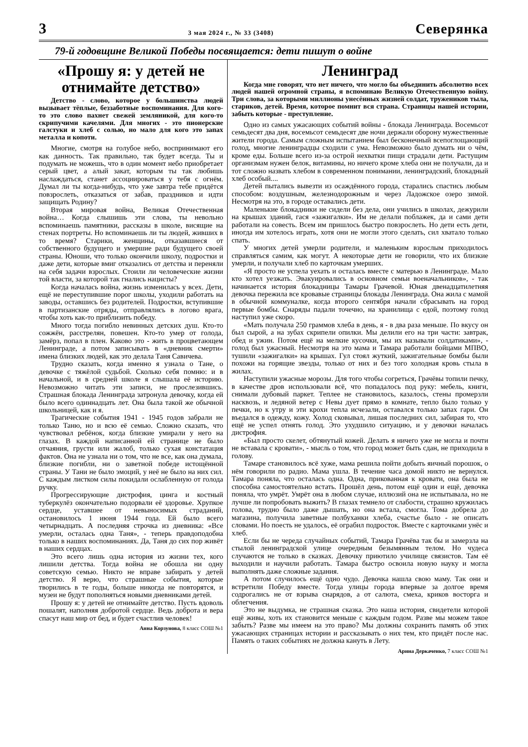3 3 мая 2024 г., № 33 (3408) Северянка
79-й годовщине Великой Победы посвящается: дети пишут о войне
«Прошу я: у детей не отнимайте детство»
Детство - слово, которое у большинства людей вызывает тёплые, беззаботные воспоминания. Для кого-то это слово пахнет свежей земляникой, для кого-то скрипучими качелями. Для многих - это пионерские галстуки и хлеб с солью, но мало для кого это запах металла и копоти.
Многие, смотря на голубое небо, воспринимают его как данность. Так правильно, так будет всегда. Ты и подумать не можешь, что в один момент небо приобретает серый цвет, а алый закат, которым ты так любишь наслаждаться, станет ассоциироваться у тебя с огнём. Думал ли ты когда-нибудь, что уже завтра тебе придётся повзрослеть, отказаться от забав, праздников и идти защищать Родину?
Вторая мировая война, Великая Отечественная война… Когда слышишь эти слова, ты невольно вспоминаешь памятники, рассказы в школе, висящие на стенах портреты. Но вспоминаешь ли ты людей, живших в то время? Старики, женщины, отказавшиеся от собственного будущего и умершие ради будущего своей страны. Юноши, что только окончили школу, подростки и даже дети, которые вмиг отказались от детства и переняли на себя задачи взрослых. Стоили ли человеческие жизни той власти, за которой так гнались нацисты?
Когда началась война, жизнь изменилась у всех. Дети, ещё не переступившие порог школы, уходили работать на заводы, оставшись без родителей. Подростки, вступившие в партизанские отряды, отправлялись в логово врага, чтобы хоть как-то приблизить победу.
Много тогда погибло невинных детских душ. Кто-то сожжён, расстрелян, повешен. Кто-то умер от голода, замёрз, попал в плен. Каково это - жить в процветающем Ленинграде, а потом записывать в «дневник смерти» имена близких людей, как это делала Таня Савичева.
Трудно сказать, когда именно я узнала о Тане, о девочке с тяжёлой судьбой. Сколько себя помню: и в начальной, и в средней школе я слышала её историю. Невозможно читать эти записи, не прослезившись. Страшная блокада Ленинграда затронула девочку, когда ей было всего одиннадцать лет. Она была такой же обычной школьницей, как и я.
Трагические события 1941 - 1945 годов забрали не только Таню, но и всю её семью. Сложно сказать, что чувствовал ребёнок, когда близкие умирали у него на глазах. В каждой написанной ей странице не было отчаяния, грусти или жалоб, только сухая констатация фактов. Она не узнала ни о том, что не все, как она думала, близкие погибли, ни о заветной победе истощённой страны. У Тани не было эмоций, у неё не было на них сил. С каждым листком силы покидали ослабленную от голода ручку.
Прогрессирующие дистрофия, цинга и костный туберкулёз окончательно подорвали её здоровье. Хрупкое сердце, уставшее от невыносимых страданий, остановилось 1 июня 1944 года. Ей было всего четырнадцать. А последняя строчка из дневника: «Все умерли, осталась одна Таня», - теперь правдоподобна только в наших воспоминаниях. Да, Таня до сих пор живёт в наших сердцах.
Это всего лишь одна история из жизни тех, кого лишили детства. Тогда война не обошла ни одну советскую семью. Никто не вправе забирать у детей детство. Я верю, что страшные события, которые творились в те годы, больше никогда не повторятся, и музеи не будут пополняться новыми дневниками детей.
Прошу я: у детей не отнимайте детство. Пусть вдоволь пошалят, наполняя добротой сердце. Ведь доброта и вера спасут наш мир от бед, и будет счастлив человек!
Анна Корзунова, 8 класс СОШ №1
Ленинград
Когда мне говорят, что нет ничего, что могло бы объединить абсолютно всех людей нашей огромной страны, я вспоминаю Великую Отечественную войну. Три слова, за которыми миллионы унесённых жизней солдат, тружеников тыла, стариков, детей. Время, которое помнит вся страна. Страницы нашей истории, забыть которые - преступление.
Одно из самых ужасающих событий войны - блокада Ленинграда. Восемьсот семьдесят два дня, восемьсот семьдесят две ночи держали оборону мужественные жители города. Самым сложным испытанием был бесконечный всепоглощающий голод, многие ленинградцы сходили с ума. Невозможно было думать ни о чём, кроме еды. Больше всего из-за острой нехватки пищи страдали дети. Растущим организмам нужен белок, витамины, но ничего кроме хлеба они не получали, да и тот сложно назвать хлебом в современном понимании, ленинградский, блокадный хлеб особый....
Детей пытались вывезти из осаждённого города, старались спастись любым способом: воздушным, железнодорожным и через Ладожское озеро зимой. Несмотря на это, в городе оставались дети.
Маленькие блокадники не сидели без дела, они учились в школах, дежурили на крышах зданий, гася «зажигалки». Им не делали поблажек, да и сами дети работали на совесть. Всем им пришлось быстро повзрослеть. Но дети есть дети, иногда им хотелось играть, хотя они не могли этого сделать, сил хватало только спать.
У многих детей умерли родители, и маленьким взрослым приходилось справляться самим, как могут. А некоторые дети не говорили, что их близкие умерли, и получали хлеб по карточкам умерших.
«Я просто не успела уехать и осталась вместе с матерью в Ленинграде. Мало кто хотел уезжать. Эвакуировались в основном семьи военачальников», - так начинается история блокадницы Тамары Грачевой. Юная двенадцатилетняя девочка пережила все кровавые страницы блокады Ленинграда. Она жила с мамой в обычной коммуналке, когда второго сентября начали сбрасывать на город первые бомбы. Снаряды падали точечно, на хранилища с едой, поэтому голод наступил уже скоро.
«Мать получала 250 граммов хлеба в день, я - в два раза меньше. По вкусу он был сырой, а на зубах скрипели опилки. Мы делили его на три части: завтрак, обед и ужин. Потом ещё на мелкие кусочки, мы их называли солдатиками», - голод был ужасный. Несмотря на это мама и Тамара работали бойцами МПВО, тушили «зажигалки» на крышах. Гул стоял жуткий, зажигательные бомбы были похожи на горящие звезды, только от них и без того холодная кровь стыла в жилах.
Наступили ужасные морозы. Для того чтобы согреться, Грачёвы топили печку, в качестве дров использовали всё, что попадалось под руку: мебель, книги, снимали дубовый паркет. Теплее не становилось, казалось, стены промерзли насквозь, и ледяной ветер с Невы дует прямо в комнате, тепло было только у печки, но к утру и эти крохи тепла исчезали, оставался только запах гари. Он въедался в одежду, кожу. Холод сковывал, лишая последних сил, забирая то, что ещё не успел отнять голод. Это ухудшило ситуацию, и у девочки началась дистрофия.
«Был просто скелет, обтянутый кожей. Делать я ничего уже не могла и почти не вставала с кровати», - мысль о том, что город может быть сдан, не приходила в голову.
Тамаре становилось всё хуже, мама решила пойти добыть яичный порошок, о нём говорили по радио. Мама ушла. В течение часа домой никто не вернулся. Тамара поняла, что осталась одна. Одна, прикованная к кровати, она была не способна самостоятельно встать. Прошёл день, потом ещё один и ещё, девочка поняла, что умрёт. Умрёт она в любом случае, иллюзий она не испытывала, но не лучше ли попробовать выжить? В глазах темнело от слабости, страшно кружилась голова, трудно было даже дышать, но она встала, смогла. Тома добрела до магазина, получила заветные полбуханки хлеба, счастье было - не описать словами. Но поесть не удалось, её ограбил подросток. Вместе с карточками унёс и хлеб.
Если бы не череда случайных событий, Тамара Грачёва так бы и замерзла на стылой ленинградской улице очередным безымянным телом. Но чудеса случаются не только в сказках. Девочку приютило училище связистов. Там её выходили и научили работать. Тамара быстро освоила новую науку и могла выполнять даже сложные задания.
А потом случилось ещё одно чудо. Девочка нашла свою маму. Так они и встретили Победу вместе. Тогда улицы города впервые за долгое время содрогались не от взрыва снарядов, а от салюта, смеха, криков восторга и облегчения.
Это не выдумка, не страшная сказка. Это наша история, свидетели которой ещё живы, хоть их становится меньше с каждым годом. Разве мы можем такое забыть? Разве мы имеем на это право? Мы должны сохранить память об этих ужасающих страницах истории и рассказывать о них тем, кто придёт после нас. Память о таких событиях не должна кануть в Лету.
Арина Деркаченко, 7 класс СОШ №1